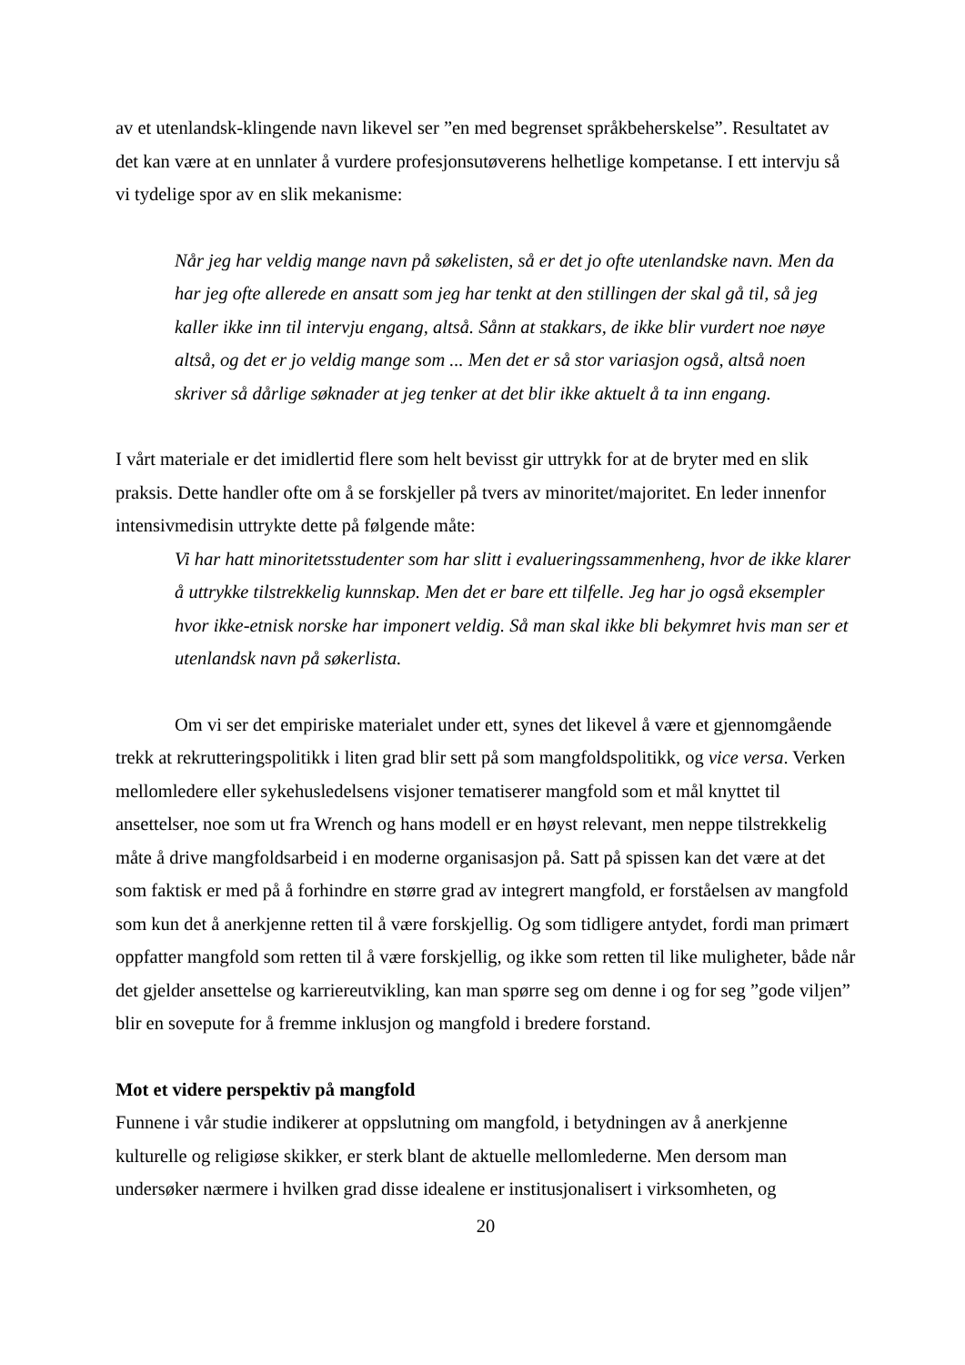av et utenlandsk-klingende navn likevel ser ”en med begrenset språkbeherskelse”. Resultatet av det kan være at en unnlater å vurdere profesjonsutøverens helhetlige kompetanse. I ett intervju så vi tydelige spor av en slik mekanisme:
Når jeg har veldig mange navn på søkelisten, så er det jo ofte utenlandske navn. Men da har jeg ofte allerede en ansatt som jeg har tenkt at den stillingen der skal gå til, så jeg kaller ikke inn til intervju engang, altså. Sånn at stakkars, de ikke blir vurdert noe nøye altså, og det er jo veldig mange som ... Men det er så stor variasjon også, altså noen skriver så dårlige søknader at jeg tenker at det blir ikke aktuelt å ta inn engang.
I vårt materiale er det imidlertid flere som helt bevisst gir uttrykk for at de bryter med en slik praksis. Dette handler ofte om å se forskjeller på tvers av minoritet/majoritet. En leder innenfor intensivmedisin uttrykte dette på følgende måte:
Vi har hatt minoritetsstudenter som har slitt i evalueringssammenheng, hvor de ikke klarer å uttrykke tilstrekkelig kunnskap. Men det er bare ett tilfelle. Jeg har jo også eksempler hvor ikke-etnisk norske har imponert veldig. Så man skal ikke bli bekymret hvis man ser et utenlandsk navn på søkerlista.
Om vi ser det empiriske materialet under ett, synes det likevel å være et gjennomgående trekk at rekrutteringspolitikk i liten grad blir sett på som mangfoldspolitikk, og vice versa. Verken mellomledere eller sykehusledelsens visjoner tematiserer mangfold som et mål knyttet til ansettelser, noe som ut fra Wrench og hans modell er en høyst relevant, men neppe tilstrekkelig måte å drive mangfoldsarbeid i en moderne organisasjon på. Satt på spissen kan det være at det som faktisk er med på å forhindre en større grad av integrert mangfold, er forståelsen av mangfold som kun det å anerkjenne retten til å være forskjellig. Og som tidligere antydet, fordi man primært oppfatter mangfold som retten til å være forskjellig, og ikke som retten til like muligheter, både når det gjelder ansettelse og karriereutvikling, kan man spørre seg om denne i og for seg ”gode viljen” blir en sovepute for å fremme inklusjon og mangfold i bredere forstand.
Mot et videre perspektiv på mangfold
Funnene i vår studie indikerer at oppslutning om mangfold, i betydningen av å anerkjenne kulturelle og religiøse skikker, er sterk blant de aktuelle mellomlederne. Men dersom man undersøker nærmere i hvilken grad disse idealene er institusjonalisert i virksomheten, og
20